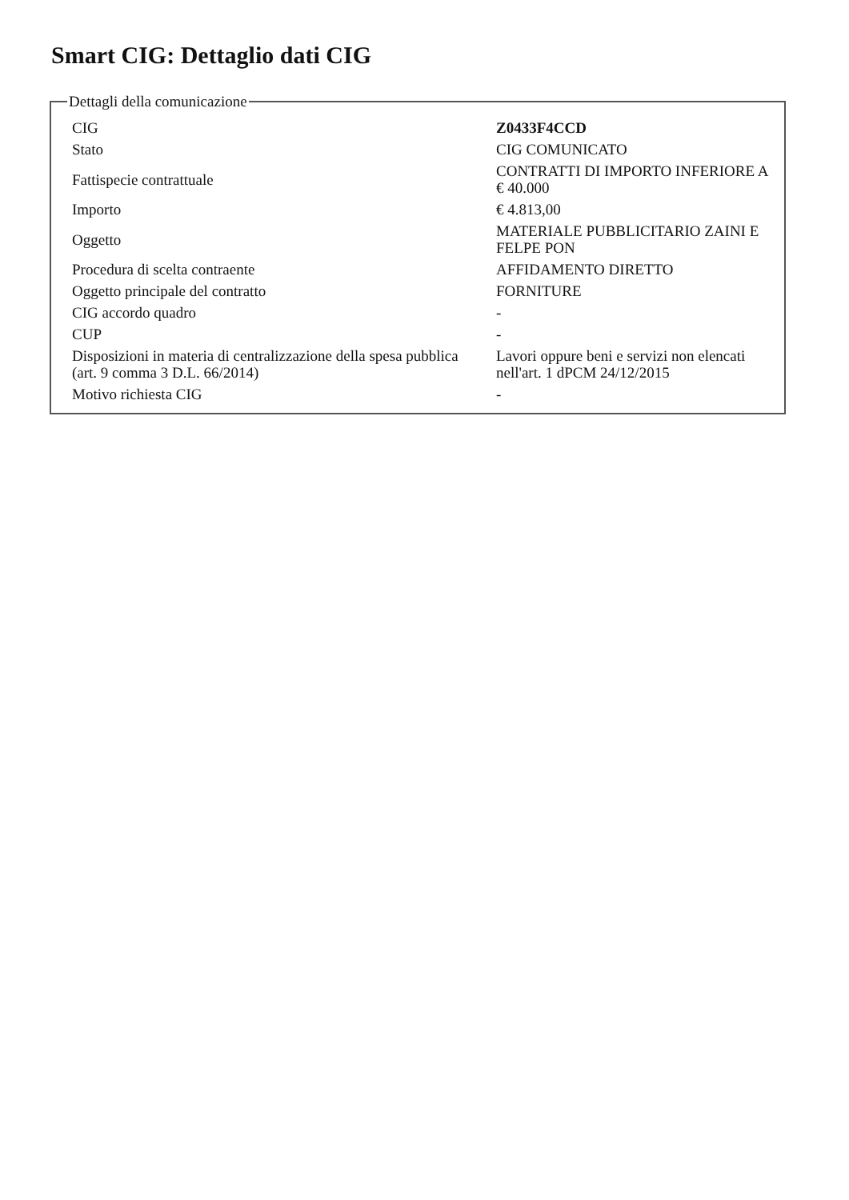Smart CIG: Dettaglio dati CIG
Dettagli della comunicazione
| CIG | Z0433F4CCD |
| Stato | CIG COMUNICATO |
| Fattispecie contrattuale | CONTRATTI DI IMPORTO INFERIORE A € 40.000 |
| Importo | € 4.813,00 |
| Oggetto | MATERIALE PUBBLICITARIO ZAINI E FELPE PON |
| Procedura di scelta contraente | AFFIDAMENTO DIRETTO |
| Oggetto principale del contratto | FORNITURE |
| CIG accordo quadro | - |
| CUP | - |
| Disposizioni in materia di centralizzazione della spesa pubblica (art. 9 comma 3 D.L. 66/2014) | Lavori oppure beni e servizi non elencati nell'art. 1 dPCM 24/12/2015 |
| Motivo richiesta CIG | - |